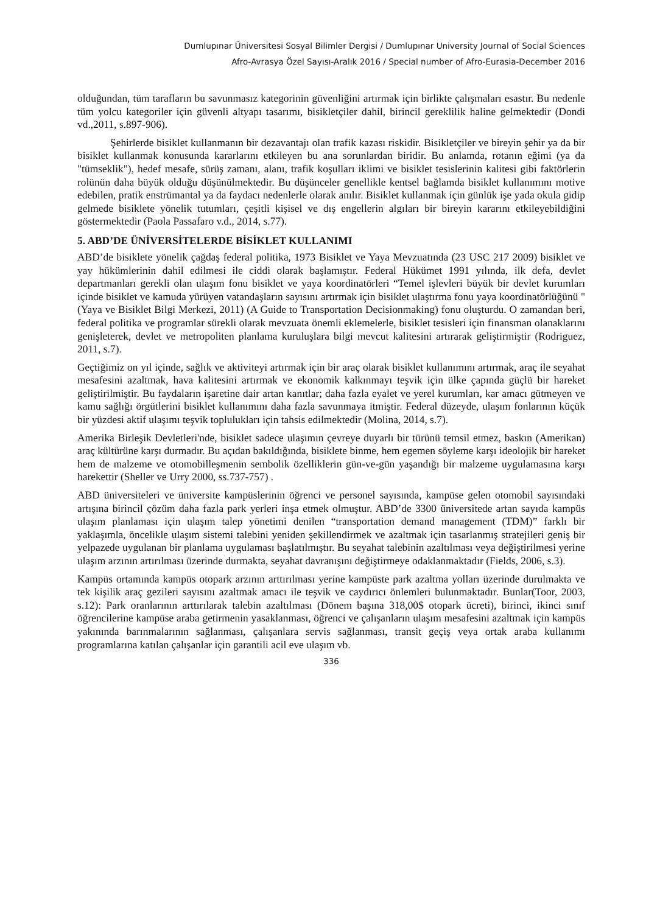Dumlupınar Üniversitesi Sosyal Bilimler Dergisi / Dumlupınar University Journal of Social Sciences
Afro-Avrasya Özel Sayısı-Aralık 2016 / Special number of Afro-Eurasia-December 2016
olduğundan, tüm tarafların bu savunmasız kategorinin güvenliğini artırmak için birlikte çalışmaları esastır. Bu nedenle tüm yolcu kategoriler için güvenli altyapı tasarımı, bisikletçiler dahil, birincil gereklilik haline gelmektedir (Dondi vd.,2011, s.897-906).
Şehirlerde bisiklet kullanmanın bir dezavantajı olan trafik kazası riskidir. Bisikletçiler ve bireyin şehir ya da bir bisiklet kullanmak konusunda kararlarını etkileyen bu ana sorunlardan biridir. Bu anlamda, rotanın eğimi (ya da "tümseklik"), hedef mesafe, sürüş zamanı, alanı, trafik koşulları iklimi ve bisiklet tesislerinin kalitesi gibi faktörlerin rolünün daha büyük olduğu düşünülmektedir. Bu düşünceler genellikle kentsel bağlamda bisiklet kullanımını motive edebilen, pratik enstrümantal ya da faydacı nedenlerle olarak anılır. Bisiklet kullanmak için günlük işe yada okula gidip gelmede bisiklete yönelik tutumları, çeşitli kişisel ve dış engellerin algıları bir bireyin kararını etkileyebildiğini göstermektedir (Paola Passafaro v.d., 2014, s.77).
5. ABD’DE ÜNİVERSİTELERDE BİSİKLET KULLANIMI
ABD’de bisiklete yönelik çağdaş federal politika, 1973 Bisiklet ve Yaya Mevzuatında (23 USC 217 2009) bisiklet ve yay hükümlerinin dahil edilmesi ile ciddi olarak başlamıştır. Federal Hükümet 1991 yılında, ilk defa, devlet departmanları gerekli olan ulaşım fonu bisiklet ve yaya koordinatörleri “Temel işlevleri büyük bir devlet kurumları içinde bisiklet ve kamuda yürüyen vatandaşların sayısını artırmak için bisiklet ulaştırma fonu yaya koordinatörlüğünü " (Yaya ve Bisiklet Bilgi Merkezi, 2011) (A Guide to Transportation Decisionmaking) fonu oluşturdu. O zamandan beri, federal politika ve programlar sürekli olarak mevzuata önemli eklemelerle, bisiklet tesisleri için finansman olanaklarını genişleterek, devlet ve metropoliten planlama kuruluşlara bilgi mevcut kalitesini artırarak geliştirmiştir (Rodriguez, 2011, s.7).
Geçtiğimiz on yıl içinde, sağlık ve aktiviteyi artırmak için bir araç olarak bisiklet kullanımını artırmak, araç ile seyahat mesafesini azaltmak, hava kalitesini artırmak ve ekonomik kalkınmayı teşvik için ülke çapında güçlü bir hareket geliştirilmiştir. Bu faydaların işaretine dair artan kanıtlar; daha fazla eyalet ve yerel kurumları, kar amacı gütmeyen ve kamu sağlığı örgütlerini bisiklet kullanımını daha fazla savunmaya itmiştir. Federal düzeyde, ulaşım fonlarının küçük bir yüzdesi aktif ulaşımı teşvik toplulukları için tahsis edilmektedir (Molina, 2014, s.7).
Amerika Birleşik Devletleri'nde, bisiklet sadece ulaşımın çevreye duyarlı bir türünü temsil etmez, baskın (Amerikan) araç kültürüne karşı durmadır. Bu açıdan bakıldığında, bisiklete binme, hem egemen söyleme karşı ideolojik bir hareket hem de malzeme ve otomobilleşmenin sembolik özelliklerin gün-ve-gün yaşandığı bir malzeme uygulamasına karşı harekettir (Sheller ve Urry 2000, ss.737-757) .
ABD üniversiteleri ve üniversite kampüslerinin öğrenci ve personel sayısında, kampüse gelen otomobil sayısındaki artışına birincil çözüm daha fazla park yerleri inşa etmek olmuştur. ABD’de 3300 üniversitede artan sayıda kampüs ulaşım planlaması için ulaşım talep yönetimi denilen “transportation demand management (TDM)” farklı bir yaklaşımla, öncelikle ulaşım sistemi talebini yeniden şekillendirmek ve azaltmak için tasarlanmış stratejileri geniş bir yelpazede uygulanan bir planlama uygulaması başlatılmıştır. Bu seyahat talebinin azaltılması veya değiştirilmesi yerine ulaşım arzının artırılması üzerinde durmakta, seyahat davranışını değiştirmeye odaklanmaktadır (Fields, 2006, s.3).
Kampüs ortamında kampüs otopark arzının arttırılması yerine kampüste park azaltma yolları üzerinde durulmakta ve tek kişilik araç gezileri sayısını azaltmak amacı ile teşvik ve caydırıcı önlemleri bulunmaktadır. Bunlar(Toor, 2003, s.12): Park oranlarının arttırılarak talebin azaltılması (Dönem başına 318,00$ otopark ücreti), birinci, ikinci sınıf öğrencilerine kampüse araba getirmenin yasaklanması, öğrenci ve çalışanların ulaşım mesafesini azaltmak için kampüs yakınında barınmalarının sağlanması, çalışanlara servis sağlanması, transit geçiş veya ortak araba kullanımı programlarına katılan çalışanlar için garantili acil eve ulaşım vb.
336